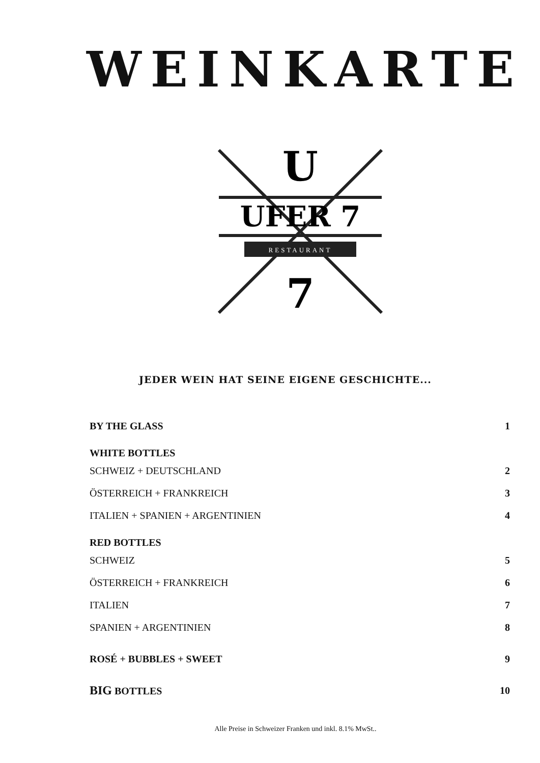WEINKARTE
U
UFER 7
RESTAURANT
7
JEDER WEIN HAT SEINE EIGENE GESCHICHTE...
BY THE GLASS 1
WHITE BOTTLES
SCHWEIZ + DEUTSCHLAND 2
ÖSTERREICH + FRANKREICH 3
ITALIEN + SPANIEN + ARGENTINIEN 4
RED BOTTLES
SCHWEIZ 5
ÖSTERREICH + FRANKREICH 6
ITALIEN 7
SPANIEN + ARGENTINIEN 8
ROSÉ + BUBBLES + SWEET 9
BIG BOTTLES 10
Alle Preise in Schweizer Franken und inkl. 8.1% MwSt..